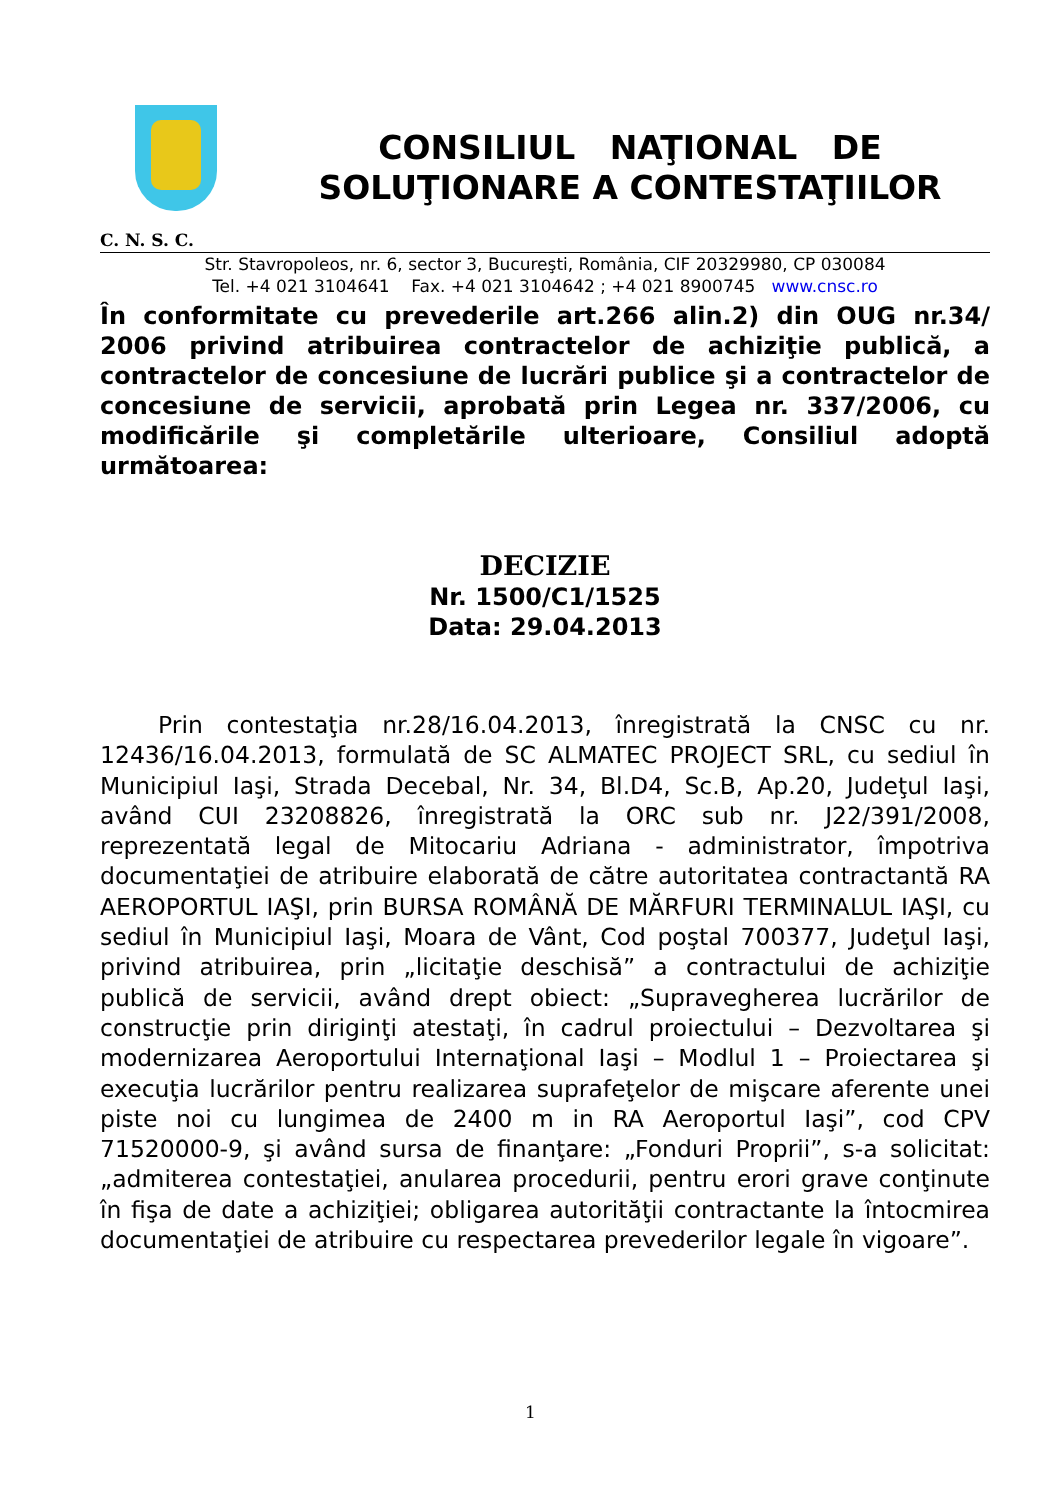CONSILIUL NAŢIONAL DE
SOLUŢIONARE A CONTESTAŢIILOR
C. N. S. C.
Str. Stavropoleos, nr. 6, sector 3, Bucureşti, România, CIF 20329980, CP 030084
Tel. +4 021 3104641 Fax. +4 021 3104642 ; +4 021 8900745 www.cnsc.ro
În conformitate cu prevederile art.266 alin.2) din OUG nr.34/ 2006 privind atribuirea contractelor de achiziţie publică, a contractelor de concesiune de lucrări publice şi a contractelor de concesiune de servicii, aprobată prin Legea nr. 337/2006, cu modificările şi completările ulterioare, Consiliul adoptă următoarea:
DECIZIE
Nr. 1500/C1/1525
Data: 29.04.2013
Prin contestaţia nr.28/16.04.2013, înregistrată la CNSC cu nr. 12436/16.04.2013, formulată de SC ALMATEC PROJECT SRL, cu sediul în Municipiul Iaşi, Strada Decebal, Nr. 34, Bl.D4, Sc.B, Ap.20, Judeţul Iaşi, având CUI 23208826, înregistrată la ORC sub nr. J22/391/2008, reprezentată legal de Mitocariu Adriana - administrator, împotriva documentaţiei de atribuire elaborată de către autoritatea contractantă RA AEROPORTUL IAŞI, prin BURSA ROMÂNĂ DE MĂRFURI TERMINALUL IAŞI, cu sediul în Municipiul Iaşi, Moara de Vânt, Cod poştal 700377, Judeţul Iaşi, privind atribuirea, prin „licitaţie deschisă” a contractului de achiziţie publică de servicii, având drept obiect: „Supravegherea lucrărilor de construcţie prin diriginţi atestaţi, în cadrul proiectului – Dezvoltarea şi modernizarea Aeroportului Internaţional Iaşi – Modlul 1 – Proiectarea şi execuţia lucrărilor pentru realizarea suprafeţelor de mişcare aferente unei piste noi cu lungimea de 2400 m in RA Aeroportul Iaşi”, cod CPV 71520000-9, şi având sursa de finanţare: „Fonduri Proprii”, s-a solicitat: „admiterea contestaţiei, anularea procedurii, pentru erori grave conţinute în fişa de date a achiziţiei; obligarea autorităţii contractante la întocmirea documentaţiei de atribuire cu respectarea prevederilor legale în vigoare”.
1